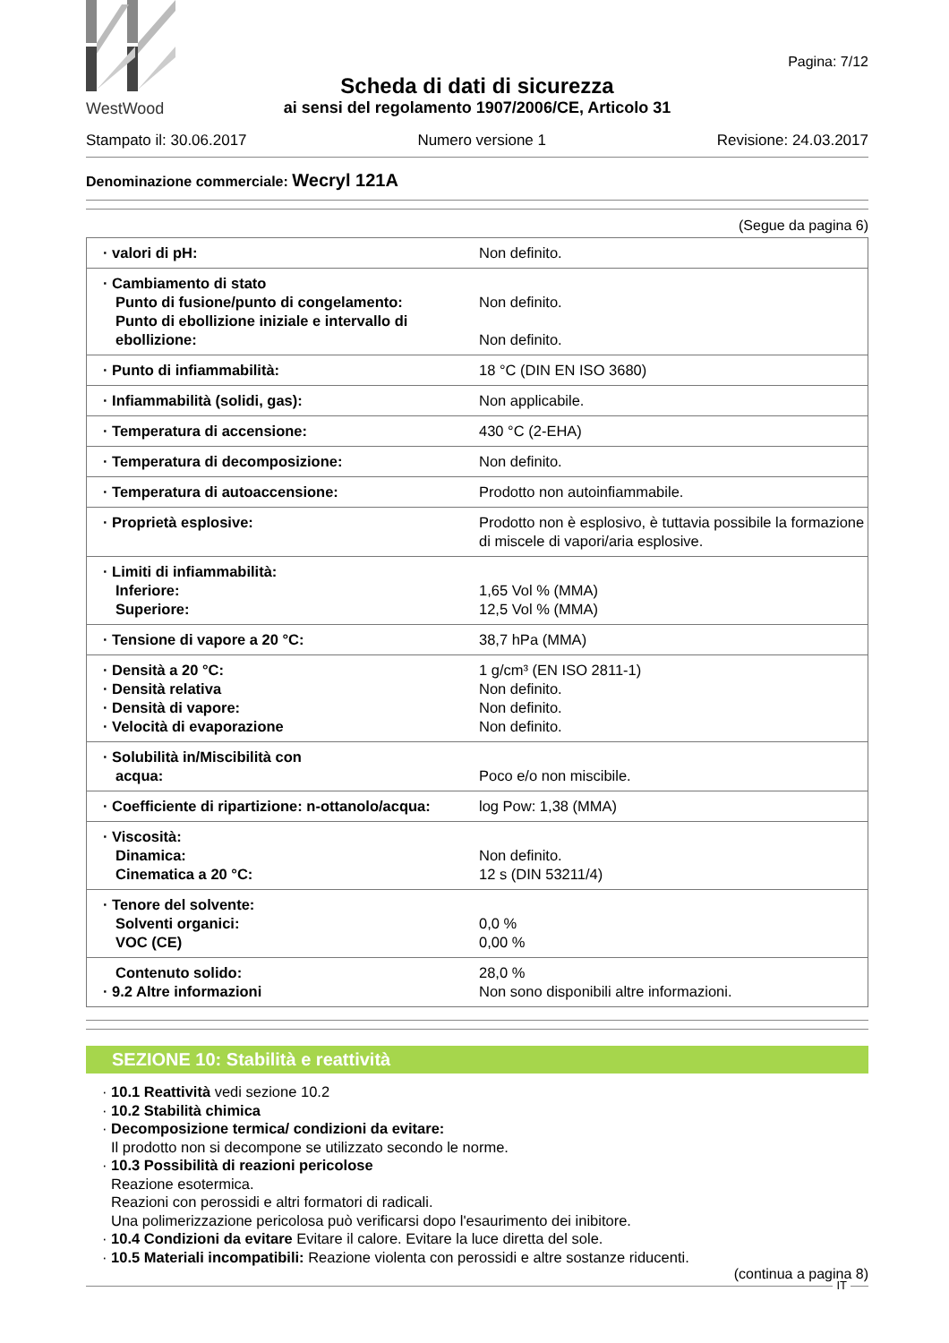WestWood
Pagina: 7/12
Scheda di dati di sicurezza
ai sensi del regolamento 1907/2006/CE, Articolo 31
Stampato il: 30.06.2017 Numero versione 1 Revisione: 24.03.2017
Denominazione commerciale: Wecryl 121A
(Segue da pagina 6)
| · valori di pH: | Non definito. |
| · Cambiamento di stato Punto di fusione/punto di congelamento: Punto di ebollizione iniziale e intervallo di ebollizione: | Non definito. Non definito. |
| · Punto di infiammabilità: | 18 °C (DIN EN ISO 3680) |
| · Infiammabilità (solidi, gas): | Non applicabile. |
| · Temperatura di accensione: | 430 °C (2-EHA) |
| · Temperatura di decomposizione: | Non definito. |
| · Temperatura di autoaccensione: | Prodotto non autoinfiammabile. |
| · Proprietà esplosive: | Prodotto non è esplosivo, è tuttavia possibile la formazione di miscele di vapori/aria esplosive. |
| · Limiti di infiammabilità: Inferiore: Superiore: | 1,65 Vol % (MMA) 12,5 Vol % (MMA) |
| · Tensione di vapore a 20 °C: | 38,7 hPa (MMA) |
| · Densità a 20 °C: · Densità relativa · Densità di vapore: · Velocità di evaporazione | 1 g/cm³ (EN ISO 2811-1) Non definito. Non definito. Non definito. |
| · Solubilità in/Miscibilità con acqua: | Poco e/o non miscibile. |
| · Coefficiente di ripartizione: n-ottanolo/acqua: | log Pow: 1,38 (MMA) |
| · Viscosità: Dinamica: Cinematica a 20 °C: | Non definito. 12 s (DIN 53211/4) |
| · Tenore del solvente: Solventi organici: VOC (CE) | 0,0 % 0,00 % |
| Contenuto solido: · 9.2 Altre informazioni | 28,0 % Non sono disponibili altre informazioni. |
SEZIONE 10: Stabilità e reattività
· 10.1 Reattività vedi sezione 10.2
· 10.2 Stabilità chimica
· Decomposizione termica/ condizioni da evitare:
Il prodotto non si decompone se utilizzato secondo le norme.
· 10.3 Possibilità di reazioni pericolose
Reazione esotermica.
Reazioni con perossidi e altri formatori di radicali.
Una polimerizzazione pericolosa può verificarsi dopo l'esaurimento dei inibitore.
· 10.4 Condizioni da evitare Evitare il calore. Evitare la luce diretta del sole.
· 10.5 Materiali incompatibili: Reazione violenta con perossidi e altre sostanze riducenti.
(continua a pagina 8)
IT